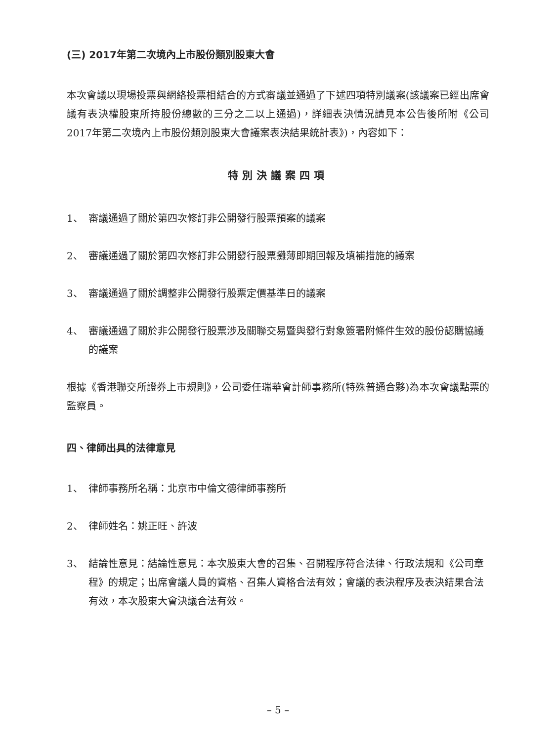(三) 2017年第二次境內上市股份類別股東大會
本次會議以現場投票與網絡投票相結合的方式審議並通過了下述四項特別議案(該議案已經出席會議有表決權股東所持股份總數的三分之二以上通過)，詳細表決情況請見本公告後所附《公司2017年第二次境內上市股份類別股東大會議案表決結果統計表》)，內容如下：
特別決議案四項
1、 審議通過了關於第四次修訂非公開發行股票預案的議案
2、 審議通過了關於第四次修訂非公開發行股票攤薄即期回報及填補措施的議案
3、 審議通過了關於調整非公開發行股票定價基準日的議案
4、 審議通過了關於非公開發行股票涉及關聯交易暨與發行對象簽署附條件生效的股份認購協議的議案
根據《香港聯交所證券上市規則》，公司委任瑞華會計師事務所(特殊普通合夥)為本次會議點票的監察員。
四、律師出具的法律意見
1、 律師事務所名稱：北京市中倫文德律師事務所
2、 律師姓名：姚正旺、許波
3、 結論性意見：結論性意見：本次股東大會的召集、召開程序符合法律、行政法規和《公司章程》的規定；出席會議人員的資格、召集人資格合法有效；會議的表決程序及表決結果合法有效，本次股東大會決議合法有效。
– 5 –